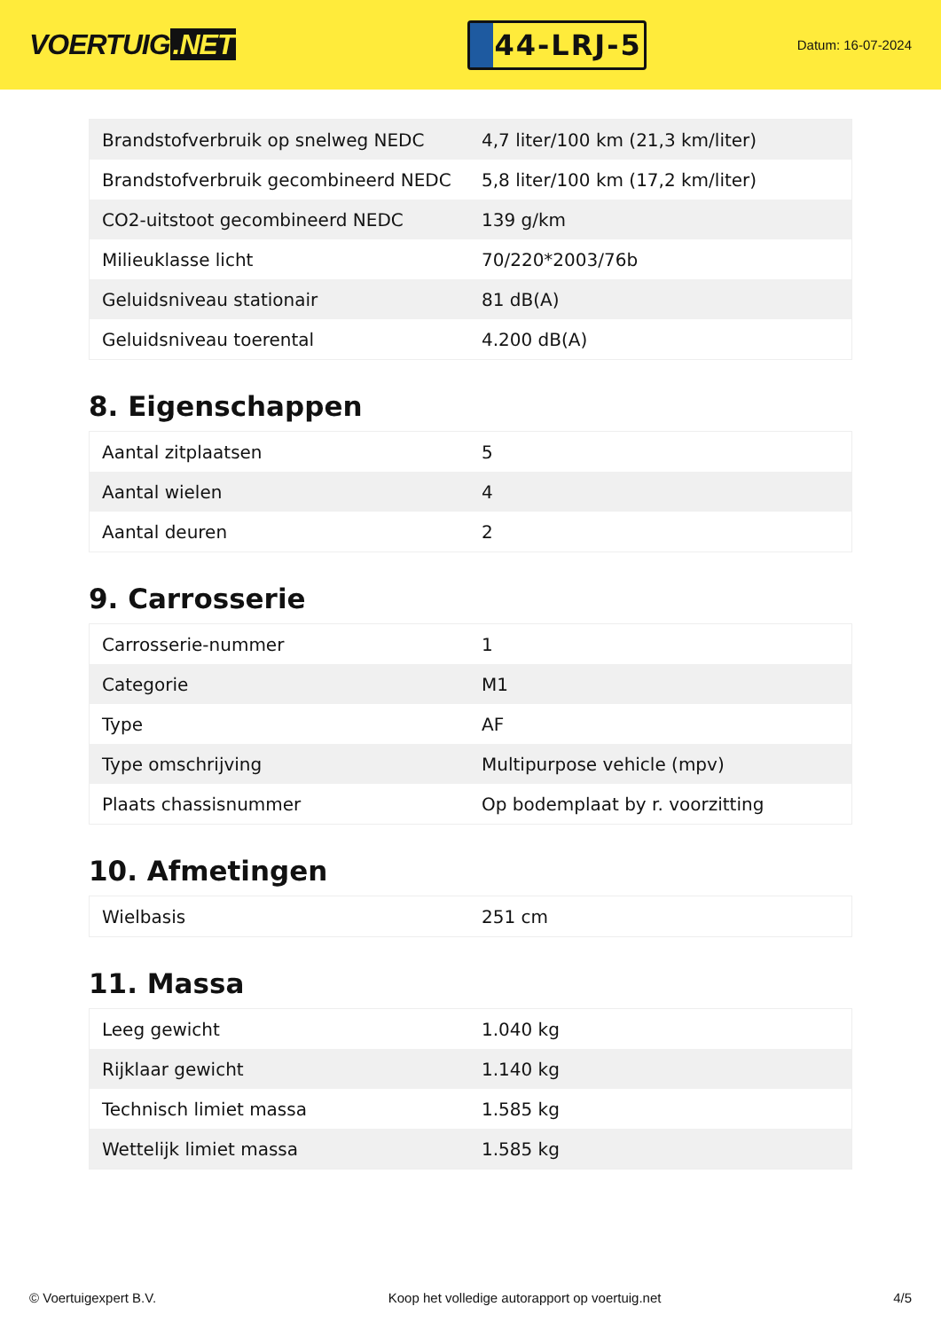VOERTUIG.NET
44-LRJ-5
Datum: 16-07-2024
| Brandstofverbruik op snelweg NEDC | 4,7 liter/100 km (21,3 km/liter) |
| Brandstofverbruik gecombineerd NEDC | 5,8 liter/100 km (17,2 km/liter) |
| CO2-uitstoot gecombineerd NEDC | 139 g/km |
| Milieuklasse licht | 70/220*2003/76b |
| Geluidsniveau stationair | 81 dB(A) |
| Geluidsniveau toerental | 4.200 dB(A) |
8. Eigenschappen
| Aantal zitplaatsen | 5 |
| Aantal wielen | 4 |
| Aantal deuren | 2 |
9. Carrosserie
| Carrosserie-nummer | 1 |
| Categorie | M1 |
| Type | AF |
| Type omschrijving | Multipurpose vehicle (mpv) |
| Plaats chassisnummer | Op bodemplaat by r. voorzitting |
10. Afmetingen
| Wielbasis | 251 cm |
11. Massa
| Leeg gewicht | 1.040 kg |
| Rijklaar gewicht | 1.140 kg |
| Technisch limiet massa | 1.585 kg |
| Wettelijk limiet massa | 1.585 kg |
© Voertuigexpert B.V. Koop het volledige autorapport op voertuig.net 4/5